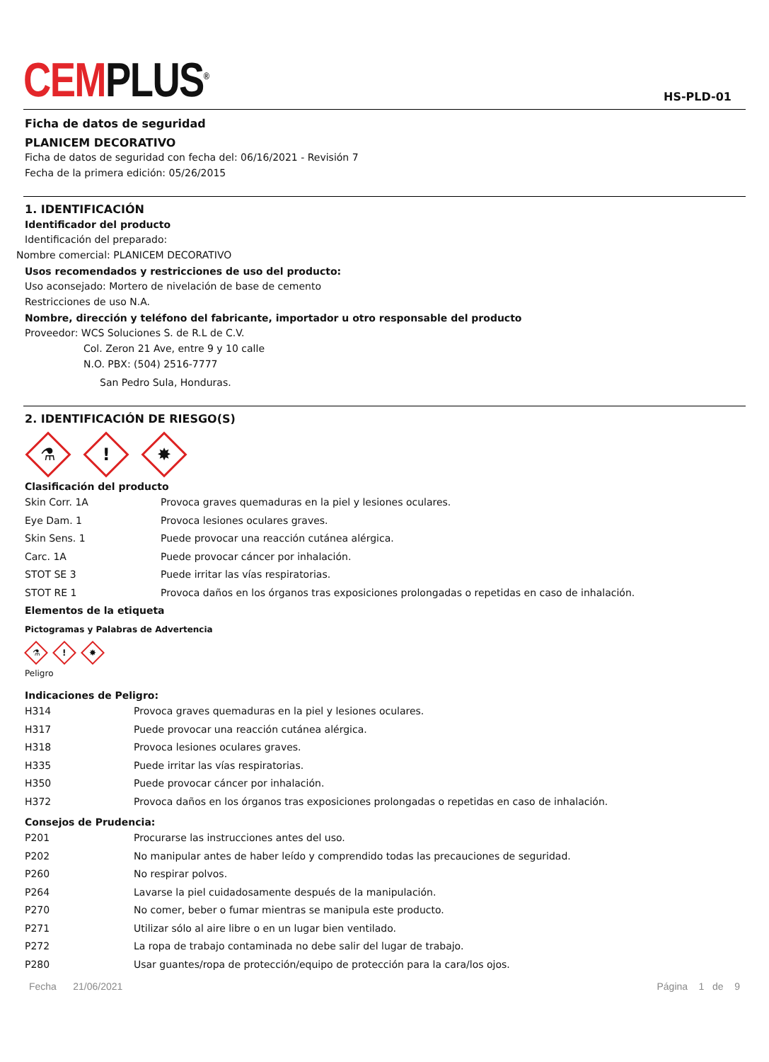CEMPLUS<sup>®</sup>
HS-PLD-01
Ficha de datos de seguridad
PLANICEM DECORATIVO
Ficha de datos de seguridad con fecha del: 06/16/2021 - Revisión 7
Fecha de la primera edición: 05/26/2015
1. IDENTIFICACIÓN
Identificador del producto
Identificación del preparado:
Nombre comercial: PLANICEM DECORATIVO
Usos recomendados y restricciones de uso del producto:
Uso aconsejado: Mortero de nivelación de base de cemento
Restricciones de uso N.A.
Nombre, dirección y teléfono del fabricante, importador u otro responsable del producto
Proveedor: WCS Soluciones S. de R.L de C.V.
Col. Zeron 21 Ave, entre 9 y 10 calle
N.O. PBX: (504) 2516-7777
San Pedro Sula, Honduras.
2. IDENTIFICACIÓN DE RIESGO(S)
⚗
!
✸
Clasificación del producto
| Skin Corr. 1A | Provoca graves quemaduras en la piel y lesiones oculares. |
| Eye Dam. 1 | Provoca lesiones oculares graves. |
| Skin Sens. 1 | Puede provocar una reacción cutánea alérgica. |
| Carc. 1A | Puede provocar cáncer por inhalación. |
| STOT SE 3 | Puede irritar las vías respiratorias. |
| STOT RE 1 | Provoca daños en los órganos tras exposiciones prolongadas o repetidas en caso de inhalación. |
Elementos de la etiqueta
Pictogramas y Palabras de Advertencia
⚗
!
✸
Peligro
Indicaciones de Peligro:
| H314 | Provoca graves quemaduras en la piel y lesiones oculares. |
| H317 | Puede provocar una reacción cutánea alérgica. |
| H318 | Provoca lesiones oculares graves. |
| H335 | Puede irritar las vías respiratorias. |
| H350 | Puede provocar cáncer por inhalación. |
| H372 | Provoca daños en los órganos tras exposiciones prolongadas o repetidas en caso de inhalación. |
Consejos de Prudencia:
| P201 | Procurarse las instrucciones antes del uso. |
| P202 | No manipular antes de haber leído y comprendido todas las precauciones de seguridad. |
| P260 | No respirar polvos. |
| P264 | Lavarse la piel cuidadosamente después de la manipulación. |
| P270 | No comer, beber o fumar mientras se manipula este producto. |
| P271 | Utilizar sólo al aire libre o en un lugar bien ventilado. |
| P272 | La ropa de trabajo contaminada no debe salir del lugar de trabajo. |
| P280 | Usar guantes/ropa de protección/equipo de protección para la cara/los ojos. |
Fecha 21/06/2021 Página 1 de 9